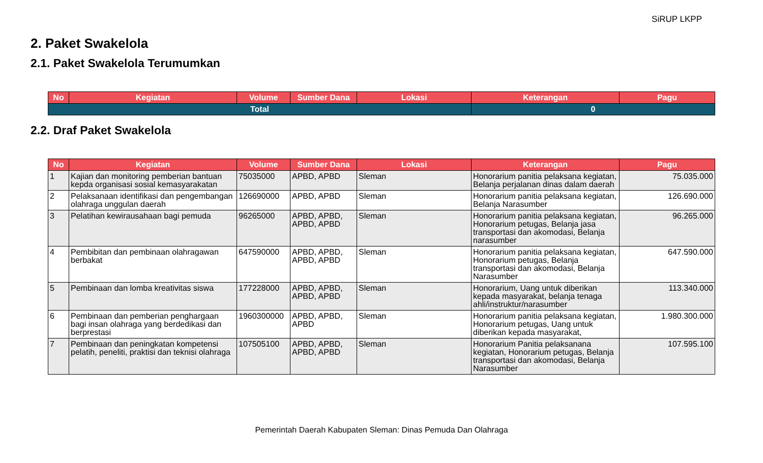SiRUP LKPP
2. Paket Swakelola
2.1. Paket Swakelola Terumumkan
| No | Kegiatan | Volume | Sumber Dana | Lokasi | Keterangan | Pagu |
| --- | --- | --- | --- | --- | --- | --- |
| Total | | | | | 0 | |
2.2. Draf Paket Swakelola
| No | Kegiatan | Volume | Sumber Dana | Lokasi | Keterangan | Pagu |
| --- | --- | --- | --- | --- | --- | --- |
| 1 | Kajian dan monitoring pemberian bantuan kepda organisasi sosial kemasyarakatan | 75035000 | APBD, APBD | Sleman | Honorarium panitia pelaksana kegiatan, Belanja perjalanan dinas dalam daerah | 75.035.000 |
| 2 | Pelaksanaan identifikasi dan pengembangan olahraga unggulan daerah | 126690000 | APBD, APBD | Sleman | Honorarium panitia pelaksana kegiatan, Belanja Narasumber | 126.690.000 |
| 3 | Pelatihan kewirausahaan bagi pemuda | 96265000 | APBD, APBD, APBD, APBD | Sleman | Honorarium panitia pelaksana kegiatan, Honorarium petugas, Belanja jasa transportasi dan akomodasi, Belanja narasumber | 96.265.000 |
| 4 | Pembibitan dan pembinaan olahragawan berbakat | 647590000 | APBD, APBD, APBD, APBD | Sleman | Honorarium panitia pelaksana kegiatan, Honorarium petugas, Belanja transportasi dan akomodasi, Belanja Narasumber | 647.590.000 |
| 5 | Pembinaan dan lomba kreativitas siswa | 177228000 | APBD, APBD, APBD, APBD | Sleman | Honorarium, Uang untuk diberikan kepada masyarakat, belanja tenaga ahli/instruktur/narasumber | 113.340.000 |
| 6 | Pembinaan dan pemberian penghargaan bagi insan olahraga yang berdedikasi dan berprestasi | 1960300000 | APBD, APBD, APBD | Sleman | Honorarium panitia pelaksana kegiatan, Honorarium petugas, Uang untuk diberikan kepada masyarakat, | 1.980.300.000 |
| 7 | Pembinaan dan peningkatan kompetensi pelatih, peneliti, praktisi dan teknisi olahraga | 107505100 | APBD, APBD, APBD, APBD | Sleman | Honorarium Panitia pelaksanana kegiatan, Honorarium petugas, Belanja transportasi dan akomodasi, Belanja Narasumber | 107.595.100 |
Pemerintah Daerah Kabupaten Sleman: Dinas Pemuda Dan Olahraga